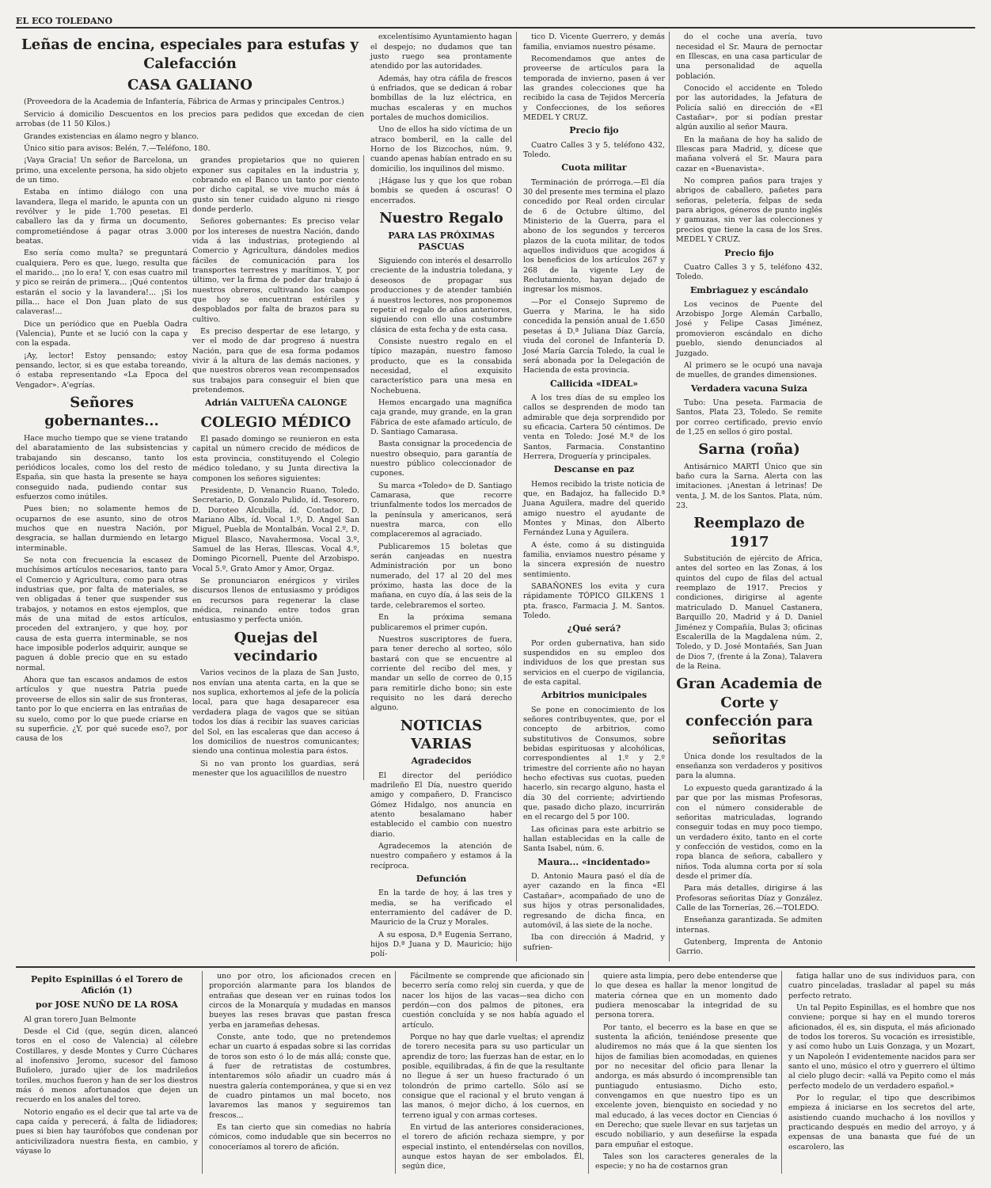EL ECO TOLEDANO
Leñas de encina, especiales para estufas y Calefacción
CASA GALIANO
(Proveedora de la Academia de Infantería, Fábrica de Armas y principales Centros.)
Servicio á domicilio Descuentos en los precios para pedidos que excedan de cien arrobas (de 11 50 Kilos.)
Grandes existencias en álamo negro y blanco.
Único sitio para avisos: Belén, 7.—Teléfono, 180.
¡Vaya Gracia! Un señor de Barcelona, un primo, una excelente persona, ha sido objeto de un timo.
Estaba en íntimo diálogo con una lavandera, llega el marido, le apunta con un revólver y le pide 1.700 pesetas. El caballero las da y firma un documento, comprometiéndose á pagar otras 3.000 beatas.
Eso sería como multa? se preguntará cualquiera. Pero es que, luego, resulta que el marido... ¡no lo era! Y, con esas cuatro mil y pico se reirán de primera... ¡Qué contentos estarán el socio y la lavandera!... ¡Si los pilla... hace el Don Juan plato de sus calaveras!...
Dice un periódico que en Puebla Oadra (Valencia), Punte et se lució con la capa y con la espada.
¡Ay, lector! Estoy pensando; estoy pensando, lector, si es que estaba toreando, ó estaba representando «La Epoca del Vengador». A'egrías.
Señores gobernantes...
Hace mucho tiempo que se viene tratando del abaratamiento de las subsistencias y trabajando sin descanso, tanto los periódicos locales, como los del resto de España, sin que hasta la presente se haya conseguido nada, pudiendo contar sus esfuerzos como inútiles.
Pues bien; no solamente hemos de ocuparnos de ese asunto, sino de otros muchos que en nuestra Nación, por desgracia, se hallan durmiendo en letargo interminable.
Se nota con frecuencia la escasez de muchísimos artículos necesarios, tanto para el Comercio y Agricultura, como para otras industrias que, por falta de materiales, se ven obligadas á tener que suspender sus trabajos, y notamos en estos ejemplos, que más de una mitad de estos artículos, proceden del extranjero, y que hoy, por causa de esta guerra interminable, se nos hace imposible poderlos adquirir, aunque se paguen á doble precio que en su estado normal.
Ahora que tan escasos andamos de estos artículos y que nuestra Patria puede proveerse de ellos sin salir de sus fronteras, tanto por lo que encierra en las entrañas de su suelo, como por lo que puede criarse en su superficie. ¿Y, por qué sucede eso?, por causa de los
grandes propietarios que no quieren exponer sus capitales en la industria y, cobrando en el Banco un tanto por ciento por dicho capital, se vive mucho más á gusto sin tener cuidado alguno ni riesgo donde perderlo.
Señores gobernantes: Es preciso velar por los intereses de nuestra Nación, dando vida á las industrias, protegiendo al Comercio y Agricultura, dándoles medios fáciles de comunicación para los transportes terrestres y marítimos. Y, por último, ver la firma de poder dar trabajo á nuestros obreros, cultivando los campos que hoy se encuentran estériles y despoblados por falta de brazos para su cultivo.
Es preciso despertar de ese letargo, y ver el modo de dar progreso á nuestra Nación, para que de esa forma podamos vivir á la altura de las demás naciones, y que nuestros obreros vean recompensados sus trabajos para conseguir el bien que pretendemos.
Adrián VALTUEÑA CALONGE
COLEGIO MÉDICO
El pasado domingo se reunieron en esta capital un número crecido de médicos de esta provincia, constituyendo el Colegio médico toledano, y su Junta directiva la componen los señores siguientes:
Presidente, D. Venancio Ruano, Toledo. Secretario, D. Gonzalo Pulido, íd. Tesorero, D. Doroteo Alcubilla, íd. Contador, D. Mariano Albs, íd. Vocal 1.º, D. Angel San Miguel, Puebla de Montalbán. Vocal 2.º, D. Miguel Blasco, Navahermosa. Vocal 3.º, Samuel de las Heras, Illescas. Vocal 4.º, Domingo Picornell, Puente del Arzobispo. Vocal 5.º, Grato Amor y Amor, Orgaz.
Se pronunciaron enérgicos y viriles discursos llenos de entusiasmo y pródigos en recursos para regenerar la clase médica, reinando entre todos gran entusiasmo y perfecta unión.
Quejas del vecindario
Varios vecinos de la plaza de San Justo, nos envían una atenta carta, en la que se nos suplica, exhortemos al jefe de la policía local, para que haga desaparecer esa verdadera plaga de vagos que se sitúan todos los días á recibir las suaves caricias del Sol, en las escaleras que dan acceso á los domicilios de nuestros comunicantes; siendo una continua molestia para éstos.
Si no van pronto los guardias, será menester que los aguacilillos de nuestro
excelentísimo Ayuntamiento hagan el despejo; no dudamos que tan justo ruego sea prontamente atendido por las autoridades.
Además, hay otra cáfila de frescos ú enfriados, que se dedican á robar bombillas de la luz eléctrica, en muchas escaleras y en muchos portales de muchos domicilios.
Uno de ellos ha sido víctima de un atraco bomberil, en la calle del Horno de los Bizcochos, núm. 9, cuando apenas habían entrado en su domicilio, los inquilinos del mismo.
¡Hágase lus y que los que roban bombis se queden á oscuras! O encerrados.
Nuestro Regalo
PARA LAS PRÓXIMAS PASCUAS
Siguiendo con interés el desarrollo creciente de la industria toledana, y deseosos de propagar sus producciones y de atender también á nuestros lectores, nos proponemos repetir el regalo de años anteriores, siguiendo con ello una costumbre clásica de esta fecha y de esta casa.
Consiste nuestro regalo en el típico mazapán, nuestro famoso producto, que es la consabida necesidad, el exquisito característico para una mesa en Nochebuena.
Hemos encargado una magnífica caja grande, muy grande, en la gran Fábrica de este afamado artículo, de D. Santiago Camarasa.
Basta consignar la procedencia de nuestro obsequio, para garantía de nuestro público coleccionador de cupones.
Su marca «Toledo» de D. Santiago Camarasa, que recorre triunfalmente todos los mercados de la península y americanos, será nuestra marca, con ello complaceremos al agraciado.
Publicaremos 15 boletas que serán canjeadas en nuestra Administración por un bono numerado, del 17 al 20 del mes próximo, hasta las doce de la mañana, en cuyo día, á las seis de la tarde, celebraremos el sorteo.
En la próxima semana publicaremos el primer cupón.
Nuestros suscriptores de fuera, para tener derecho al sorteo, sólo bastará con que se encuentre al corriente del recibo del mes, y mandar un sello de correo de 0,15 para remitirle dicho bono; sin este requisito no les dará derecho alguno.
NOTICIAS VARIAS
Agradecidos
El director del periódico madrileño El Día, nuestro querido amigo y compañero, D. Francisco Gómez Hidalgo, nos anuncia en atento besalamano haber establecido el cambio con nuestro diario.
Agradecemos la atención de nuestro compañero y estamos á la recíproca.
Defunción
En la tarde de hoy, á las tres y media, se ha verificado el enterramiento del cadáver de D. Mauricio de la Cruz y Morales.
A su esposa, D.ª Eugenia Serrano, hijos D.ª Juana y D. Mauricio; hijo polí-
tico D. Vicente Guerrero, y demás familia, enviamos nuestro pésame.
Recomendamos que antes de proveerse de artículos para la temporada de invierno, pasen á ver las grandes colecciones que ha recibido la casa de Tejidos Mercería y Confecciones, de los señores MEDEL Y CRUZ.
Precio fijo
Cuatro Calles 3 y 5, teléfono 432, Toledo.
Cuota militar
Terminación de prórroga.—El día 30 del presente mes termina el plazo concedido por Real orden circular de 6 de Octubre último, del Ministerio de la Guerra, para el abono de los segundos y terceros plazos de la cuota militar, de todos aquellos individuos que acogidos á los beneficios de los artículos 267 y 268 de la vigente Ley de Reclutamiento, hayan dejado de ingresar los mismos.
—Por el Consejo Supremo de Guerra y Marina, le ha sido concedida la pensión anual de 1.650 pesetas á D.ª Juliana Díaz García, viuda del coronel de Infantería D. José María García Toledo, la cual le será abonada por la Delegación de Hacienda de esta provincia.
Callicida «IDEAL»
A los tres días de su empleo los callos se desprenden de modo tan admirable que deja sorprendido por su eficacia. Cartera 50 céntimos. De venta en Toledo: José M.ª de los Santos, Farmacia. Constantino Herrera, Droguería y principales.
Descanse en paz
Hemos recibido la triste noticia de que, en Badajoz, ha fallecido D.ª Juana Aguilera, madre del querido amigo nuestro el ayudante de Montes y Minas, don Alberto Fernández Luna y Aguilera.
A éste, como á su distinguida familia, enviamos nuestro pésame y la sincera expresión de nuestro sentimiento.
SABAÑONES los evita y cura rápidamente TÓPICO GILKENS 1 pta. frasco, Farmacia J. M. Santos. Toledo.
¿Qué será?
Por orden gubernativa, han sido suspendidos en su empleo dos individuos de los que prestan sus servicios en el cuerpo de vigilancia, de esta capital.
Arbitrios municipales
Se pone en conocimiento de los señores contribuyentes, que, por el concepto de arbitrios, como substitutivos de Consumos, sobre bebidas espirituosas y alcohólicas, correspondientes al 1.º y 2.º trimestre del corriente año no hayan hecho efectivas sus cuotas, pueden hacerlo, sin recargo alguno, hasta el día 30 del corriente; advirtiendo que, pasado dicho plazo, incurrirán en el recargo del 5 por 100.
Las oficinas para este arbitrio se hallan establecidas en la calle de Santa Isabel, núm. 6.
Maura... «incidentado»
D. Antonio Maura pasó el día de ayer cazando en la finca «El Castañar», acompañado de uno de sus hijos y otras personalidades, regresando de dicha finca, en automóvil, á las siete de la noche.
Iba con dirección á Madrid, y sufrien-
do el coche una avería, tuvo necesidad el Sr. Maura de pernoctar en Illescas, en una casa particular de una personalidad de aquella población.
Conocido el accidente en Toledo por las autoridades, la Jefatura de Policía salió en dirección de «El Castañar», por si podían prestar algún auxilio al señor Maura.
En la mañana de hoy ha salido de Illescas para Madrid, y, dícese que mañana volverá el Sr. Maura para cazar en «Buenavista».
No compren paños para trajes y abrigos de caballero, pañetes para señoras, peletería, felpas de seda para abrigos, géneros de punto inglés y gamuzas, sin ver las colecciones y precios que tiene la casa de los Sres. MEDEL Y CRUZ.
Precio fijo
Cuatro Calles 3 y 5, teléfono 432, Toledo.
Embriaguez y escándalo
Los vecinos de Puente del Arzobispo Jorge Alemán Carballo, José y Felipe Casas Jiménez, promovieron escándalo en dicho pueblo, siendo denunciados al Juzgado.
Al primero se le ocupó una navaja de muelles, de grandes dimensiones.
Verdadera vacuna Suiza
Tubo: Una peseta. Farmacia de Santos, Plata 23, Toledo. Se remite por correo certificado, previo envío de 1,25 en sellos ó giro postal.
Sarna (roña)
Antisárnico MARTÍ Único que sin baño cura la Sarna. Alerta con las imitaciones. ¡Anestan á letrinas! De venta, J. M. de los Santos. Plata, núm. 23.
Reemplazo de 1917
Substitución de ejército de Africa, antes del sorteo en las Zonas, á los quintos del cupo de filas del actual reemplazo de 1917. Precios y condiciones, dirigirse al agente matriculado D. Manuel Castanera, Barquillo 20, Madrid y á D. Daniel Jiménez y Compañía, Bulas 3; oficinas Escalerilla de la Magdalena núm. 2, Toledo, y D. José Montañés, San Juan de Dios 7, (frente á la Zona), Talavera de la Reina.
Gran Academia de Corte y confección para señoritas
Única donde los resultados de la enseñanza son verdaderos y positivos para la alumna.
Lo expuesto queda garantizado á la par que por las mismas Profesoras, con el número considerable de señoritas matriculadas, logrando conseguir todas en muy poco tiempo, un verdadero éxito, tanto en el corte y confección de vestidos, como en la ropa blanca de señora, caballero y niños. Toda alumna corta por sí sola desde el primer día.
Para más detalles, dirigirse á las Profesoras señoritas Díaz y González. Calle de las Tornerías, 26.—TOLEDO.
Enseñanza garantizada. Se admiten internas.
Gutenberg, Imprenta de Antonio Garrio.
Pepito Espinillas ó el Torero de Afición (1)
por JOSE NUÑO DE LA ROSA
Al gran torero Juan Belmonte
Desde el Cid (que, según dicen, alanceó toros en el coso de Valencia) al célebre Costillares, y desde Montes y Curro Cúchares al inofensivo Jeromo, sucesor del famoso Buñolero, jurado ujier de los madrileños toriles, muchos fueron y han de ser los diestros más ó menos afortunados que dejen un recuerdo en los anales del toreo.
Notorio engaño es el decir que tal arte va de capa caída y perecerá, á falta de lidiadores; pues si bien hay taurófobos que condenan por anticivilizadora nuestra fiesta, en cambio, y váyase lo
uno por otro, los aficionados crecen en proporción alarmante para los blandos de entrañas que desean ver en ruinas todos los circos de la Monarquía y mudadas en mansos bueyes las reses bravas que pastan fresca yerba en jarameñas dehesas.
Conste, ante todo, que no pretendemos echar un cuarto á espadas sobre si las corridas de toros son esto ó lo de más allá; conste que, á fuer de retratistas de costumbres, intentaremos sólo añadir un cuadro más á nuestra galería contemporánea, y que si en vez de cuadro pintamos un mal boceto, nos lavaremos las manos y seguiremos tan frescos...
Es tan cierto que sin comedias no habría cómicos, como indudable que sin becerros no conoceríamos al torero de afición.
Fácilmente se comprende que aficionado sin becerro sería como reloj sin cuerda, y que de nacer los hijos de las vacas—sea dicho con perdón—con dos palmos de pitones, era cuestión concluída y se nos había aguado el artículo.
Porque no hay que darle vueltas; el aprendiz de torero necesita para su uso particular un aprendiz de toro; las fuerzas han de estar, en lo posible, equilibradas, á fin de que la resultante no llegue á ser un hueso fracturado ó un tolondrón de primo cartello. Sólo así se consigue que el racional y el bruto vengan á las manos, ó mejor dicho, á los cuernos, en terreno igual y con armas corteses.
En virtud de las anteriores consideraciones, el torero de afición rechaza siempre, y por especial instinto, el entendérselas con novillos, aunque estos hayan de ser embolados. Él, según dice,
quiere asta limpia, pero debe entenderse que lo que desea es hallar la menor longitud de materia córnea que en un momento dado pudiera menoscabar la integridad de su persona torera.
Por tanto, el becerro es la base en que se sustenta la afición, teniéndose presente que aludiremos no más que á la que sienten los hijos de familias bien acomodadas, en quienes por no necesitar del oficio para llenar la andorga, es más absurdo ó incomprensible tan puntiagudo entusiasmo. Dicho esto, convengamos en que nuestro tipo es un excelente joven, bienquisto en sociedad y no mal educado, á las veces doctor en Ciencias ó en Derecho; que suele llevar en sus tarjetas un escudo nobiliario, y aun deseñirse la espada para empuñar el estoque.
Tales son los caracteres generales de la especie; y no ha de costarnos gran
fatiga hallar uno de sus individuos para, con cuatro pinceladas, trasladar al papel su más perfecto retrato.
Un tal Pepito Espinillas, es el hombre que nos conviene; porque si hay en el mundo toreros aficionados, él es, sin disputa, el más aficionado de todos los toreros. Su vocación es irresistible, y así como hubo un Luis Gonzaga, y un Mozart, y un Napoleón I evidentemente nacidos para ser santo el uno, músico el otro y guerrero el último al cielo plugo decir: «allá va Pepito como el más perfecto modelo de un verdadero español.»
Por lo regular, el tipo que describimos empieza á iniciarse en los secretos del arte, asistiendo cuando muchacho á los novillos y practicando después en medio del arroyo, y á expensas de una banasta que fué de un escarolero, las